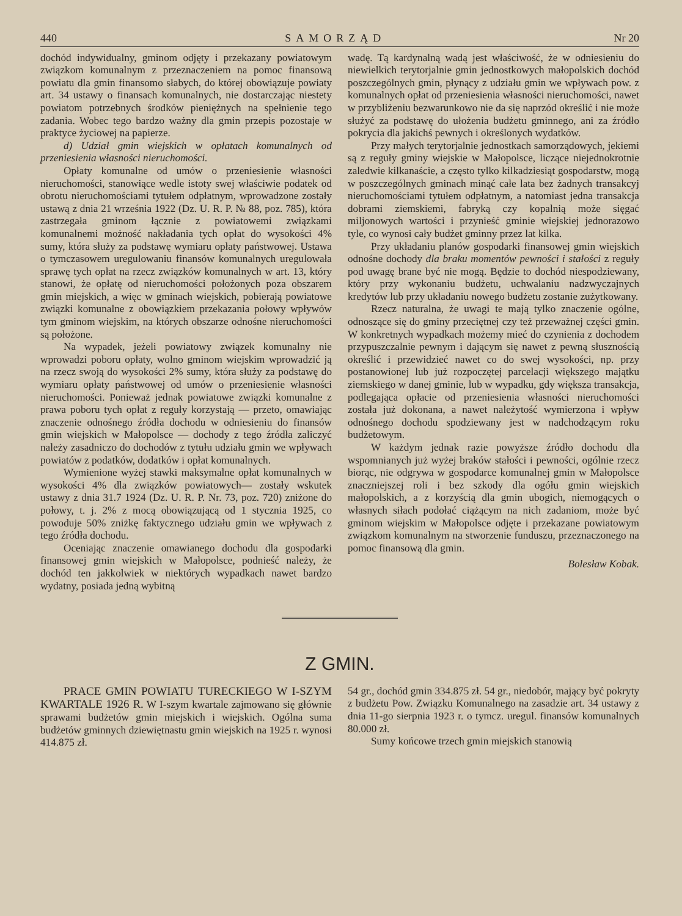440 SAMORZĄD Nr 20
dochód indywidualny, gminom odjęty i przekazany powiatowym związkom komunalnym z przeznaczeniem na pomoc finansową powiatu dla gmin finansomo słabych, do której obowiązuje powiaty art. 34 ustawy o finansach komunalnych, nie dostarczając niestety powiatom potrzebnych środków pieniężnych na spełnienie tego zadania. Wobec tego bardzo ważny dla gmin przepis pozostaje w praktyce życiowej na papierze.
d) Udział gmin wiejskich w opłatach komunalnych od przeniesienia własności nieruchomości.
Opłaty komunalne od umów o przeniesienie własności nieruchomości, stanowiące wedle istoty swej właściwie podatek od obrotu nieruchomościami tytułem odpłatnym, wprowadzone zostały ustawą z dnia 21 września 1922 (Dz. U. R. P. № 88, poz. 785), która zastrzegała gminom łącznie z powiatowemi związkami komunalnemi możność nakładania tych opłat do wysokości 4% sumy, która służy za podstawę wymiaru opłaty państwowej. Ustawa o tymczasowem uregulowaniu finansów komunalnych uregulowała sprawę tych opłat na rzecz związków komunalnych w art. 13, który stanowi, że opłatę od nieruchomości położonych poza obszarem gmin miejskich, a więc w gminach wiejskich, pobierają powiatowe związki komunalne z obowiązkiem przekazania połowy wpływów tym gminom wiejskim, na których obszarze odnośne nieruchomości są położone.
Na wypadek, jeżeli powiatowy związek komunalny nie wprowadzi poboru opłaty, wolno gminom wiejskim wprowadzić ją na rzecz swoją do wysokości 2% sumy, która służy za podstawę do wymiaru opłaty państwowej od umów o przeniesienie własności nieruchomości. Ponieważ jednak powiatowe związki komunalne z prawa poboru tych opłat z reguły korzystają — przeto, omawiając znaczenie odnośnego źródła dochodu w odniesieniu do finansów gmin wiejskich w Małopolsce — dochody z tego źródła zaliczyć należy zasadniczo do dochodów z tytułu udziału gmin we wpływach powiatów z podatków, dodatków i opłat komunalnych.
Wymienione wyżej stawki maksymalne opłat komunalnych w wysokości 4% dla związków powiatowych— zostały wskutek ustawy z dnia 31.7 1924 (Dz. U. R. P. Nr. 73, poz. 720) zniżone do połowy, t. j. 2% z mocą obowiązującą od 1 stycznia 1925, co powoduje 50% zniżkę faktycznego udziału gmin we wpływach z tego źródła dochodu.
Oceniając znaczenie omawianego dochodu dla gospodarki finansowej gmin wiejskich w Małopolsce, podnieść należy, że dochód ten jakkolwiek w niektórych wypadkach nawet bardzo wydatny, posiada jedną wybitną
wadę. Tą kardynalną wadą jest właściwość, że w odniesieniu do niewielkich terytorjalnie gmin jednostkowych małopolskich dochód poszczególnych gmin, płynący z udziału gmin we wpływach pow. z komunalnych opłat od przeniesienia własności nieruchomości, nawet w przybliżeniu bezwarunkowo nie da się naprzód określić i nie może służyć za podstawę do ułożenia budżetu gminnego, ani za źródło pokrycia dla jakichś pewnych i określonych wydatków.
Przy małych terytorjalnie jednostkach samorządowych, jekiemi są z reguły gminy wiejskie w Małopolsce, liczące niejednokrotnie zaledwie kilkanaście, a często tylko kilkadziesiąt gospodarstw, mogą w poszczególnych gminach minąć całe lata bez żadnych transakcyj nieruchomościami tytułem odpłatnym, a natomiast jedna transakcja dobrami ziemskiemi, fabryką czy kopalnią może sięgać miljonowych wartości i przynieść gminie wiejskiej jednorazowo tyle, co wynosi cały budżet gminny przez lat kilka.
Przy układaniu planów gospodarki finansowej gmin wiejskich odnośne dochody dla braku momentów pewności i stałości z reguły pod uwagę brane być nie mogą. Będzie to dochód niespodziewany, który przy wykonaniu budżetu, uchwalaniu nadzwyczajnych kredytów lub przy układaniu nowego budżetu zostanie zużytkowany.
Rzecz naturalna, że uwagi te mają tylko znaczenie ogólne, odnoszące się do gminy przeciętnej czy też przeważnej części gmin. W konkretnych wypadkach możemy mieć do czynienia z dochodem przypuszczalnie pewnym i dającym się nawet z pewną słusznością określić i przewidzieć nawet co do swej wysokości, np. przy postanowionej lub już rozpoczętej parcelacji większego majątku ziemskiego w danej gminie, lub w wypadku, gdy większa transakcja, podlegająca opłacie od przeniesienia własności nieruchomości została już dokonana, a nawet należytość wymierzona i wpływ odnośnego dochodu spodziewany jest w nadchodzącym roku budżetowym.
W każdym jednak razie powyższe źródło dochodu dla wspomnianych już wyżej braków stałości i pewności, ogólnie rzecz biorąc, nie odgrywa w gospodarce komunalnej gmin w Małopolsce znaczniejszej roli i bez szkody dla ogółu gmin wiejskich małopolskich, a z korzyścią dla gmin ubogich, niemogących o własnych siłach podołać ciążącym na nich zadaniom, może być gminom wiejskim w Małopolsce odjęte i przekazane powiatowym związkom komunalnym na stworzenie funduszu, przeznaczonego na pomoc finansową dla gmin.
Bolesław Kobak.
Z GMIN.
PRACE GMIN POWIATU TURECKIEGO W I-SZYM KWARTALE 1926 R. W I-szym kwartale zajmowano się głównie sprawami budżetów gmin miejskich i wiejskich. Ogólna suma budżetów gminnych dziewiętnastu gmin wiejskich na 1925 r. wynosi 414.875 zł.
54 gr., dochód gmin 334.875 zł. 54 gr., niedobór, mający być pokryty z budżetu Pow. Związku Komunalnego na zasadzie art. 34 ustawy z dnia 11-go sierpnia 1923 r. o tymcz. uregul. finansów komunalnych 80.000 zł.
Sumy końcowe trzech gmin miejskich stanowią